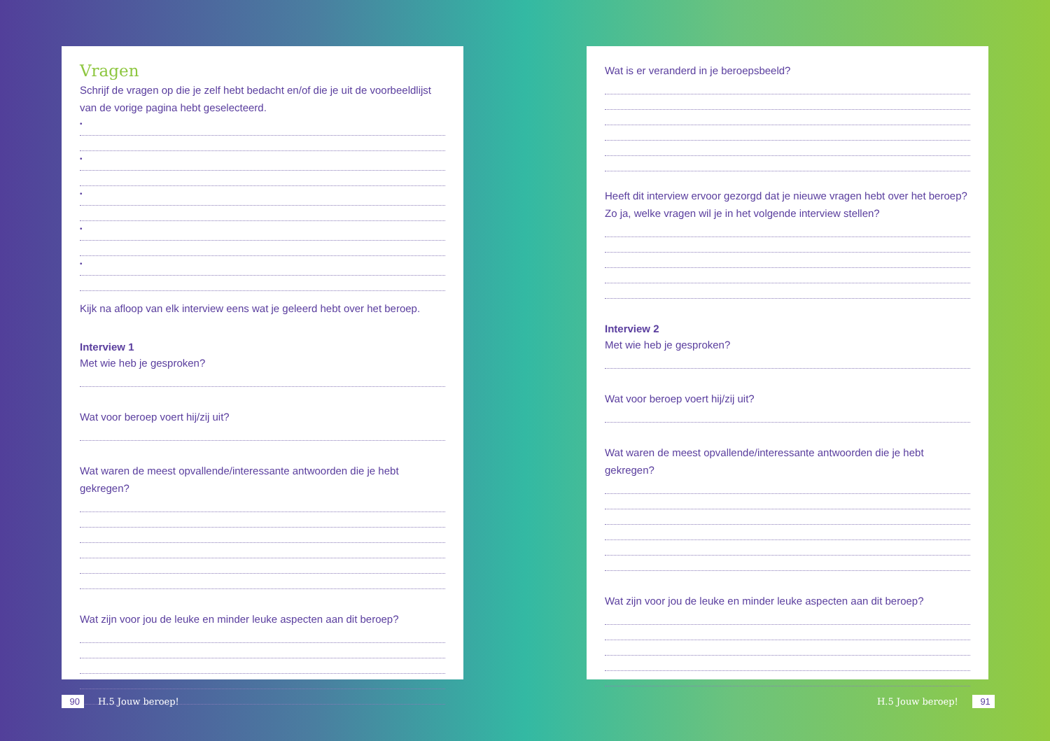Vragen
Schrijf de vragen op die je zelf hebt bedacht en/of die je uit de voorbeeldlijst van de vorige pagina hebt geselecteerd.
•
•
•
•
•
Kijk na afloop van elk interview eens wat je geleerd hebt over het beroep.
Interview 1
Met wie heb je gesproken?
Wat voor beroep voert hij/zij uit?
Wat waren de meest opvallende/interessante antwoorden die je hebt gekregen?
Wat zijn voor jou de leuke en minder leuke aspecten aan dit beroep?
Wat is er veranderd in je beroepsbeeld?
Heeft dit interview ervoor gezorgd dat je nieuwe vragen hebt over het beroep? Zo ja, welke vragen wil je in het volgende interview stellen?
Interview 2
Met wie heb je gesproken?
Wat voor beroep voert hij/zij uit?
Wat waren de meest opvallende/interessante antwoorden die je hebt gekregen?
Wat zijn voor jou de leuke en minder leuke aspecten aan dit beroep?
90 H.5 Jouw beroep! H.5 Jouw beroep! 91